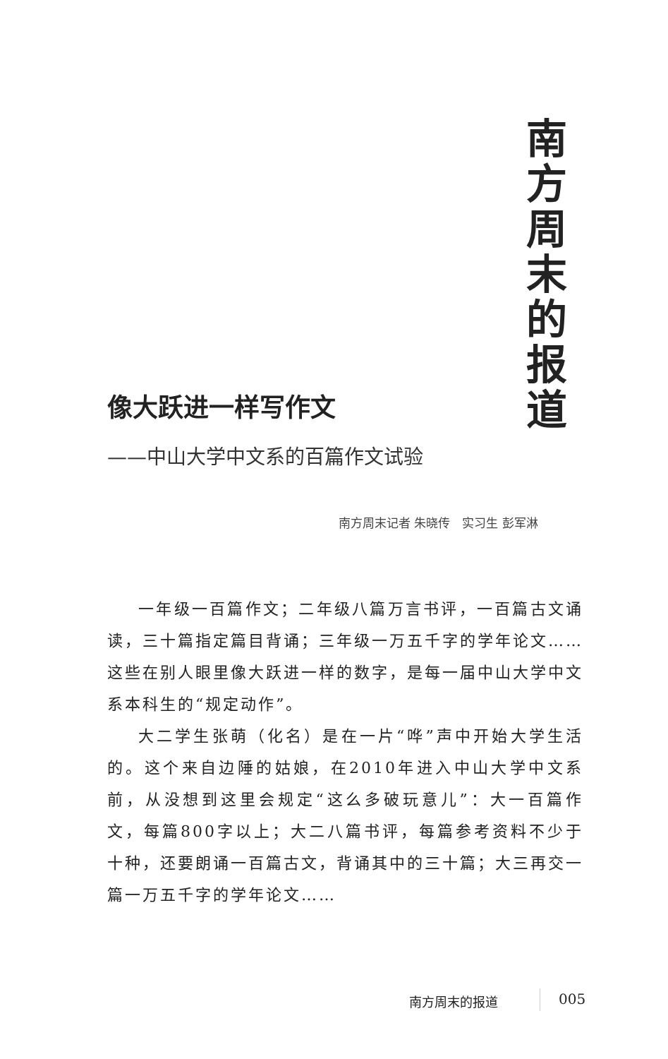南方周末的报道
像大跃进一样写作文
——中山大学中文系的百篇作文试验
南方周末记者 朱晓传　实习生 彭军淋
一年级一百篇作文；二年级八篇万言书评，一百篇古文诵读，三十篇指定篇目背诵；三年级一万五千字的学年论文……这些在别人眼里像大跃进一样的数字，是每一届中山大学中文系本科生的“规定动作”。
大二学生张萌（化名）是在一片“哗”声中开始大学生活的。这个来自边陲的姑娘，在2010年进入中山大学中文系前，从没想到这里会规定“这么多破玩意儿”：大一百篇作文，每篇800字以上；大二八篇书评，每篇参考资料不少于十种，还要朗诵一百篇古文，背诵其中的三十篇；大三再交一篇一万五千字的学年论文……
南方周末的报道 005